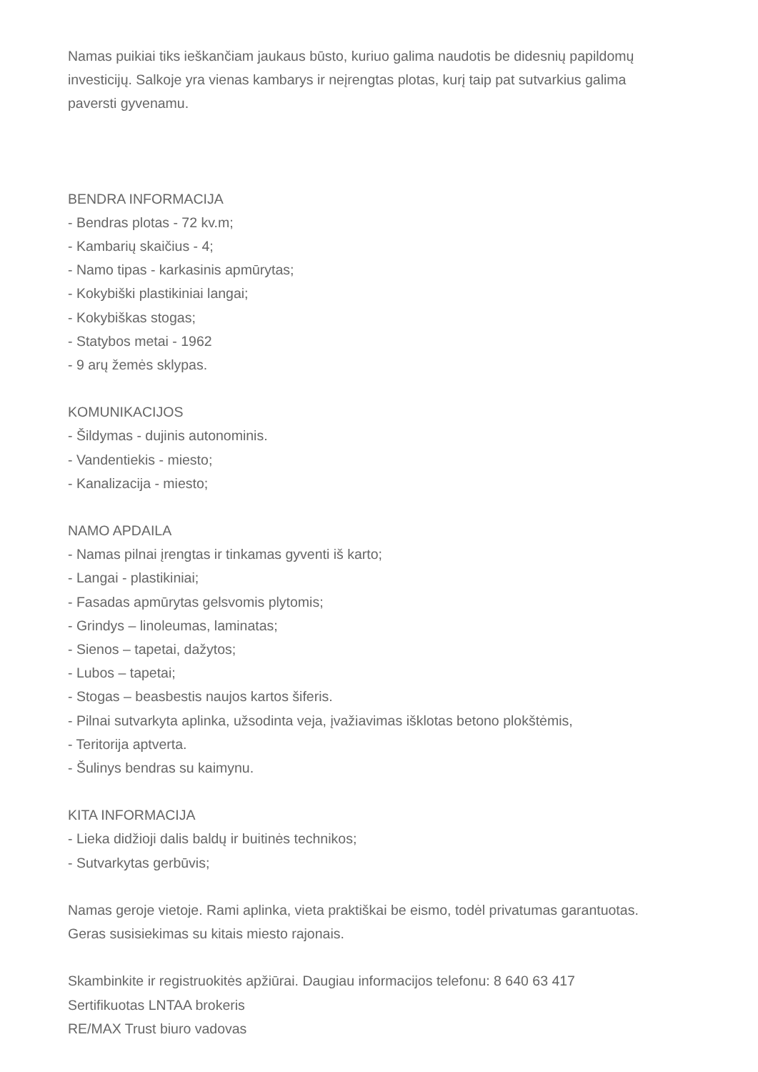Namas puikiai tiks ieškančiam jaukaus būsto, kuriuo galima naudotis be didesnių papildomų investicijų. Salkoje yra vienas kambarys ir neįrengtas plotas, kurį taip pat sutvarkius galima paversti gyvenamu.
BENDRA INFORMACIJA
- Bendras plotas - 72 kv.m;
- Kambarių skaičius - 4;
- Namo tipas - karkasinis apmūrytas;
- Kokybiški plastikiniai langai;
- Kokybiškas stogas;
- Statybos metai - 1962
- 9 arų žemės sklypas.
KOMUNIKACIJOS
- Šildymas - dujinis autonominis.
- Vandentiekis - miesto;
- Kanalizacija - miesto;
NAMO APDAILA
- Namas pilnai įrengtas ir tinkamas gyventi iš karto;
- Langai - plastikiniai;
- Fasadas apmūrytas gelsvomis plytomis;
- Grindys – linoleumas, laminatas;
- Sienos – tapetai, dažytos;
- Lubos – tapetai;
- Stogas – beasbestis naujos kartos šiferis.
- Pilnai sutvarkyta aplinka, užsodinta veja, įvažiavimas išklotas betono plokštėmis,
- Teritorija aptverta.
- Šulinys bendras su kaimynu.
KITA INFORMACIJA
- Lieka didžioji dalis baldų ir buitinės technikos;
- Sutvarkytas gerbūvis;
Namas geroje vietoje. Rami aplinka, vieta praktiškai be eismo, todėl privatumas garantuotas. Geras susisiekimas su kitais miesto rajonais.
Skambinkite ir registruokitės apžiūrai. Daugiau informacijos telefonu: 8 640 63 417
Sertifikuotas LNTAA brokeris
RE/MAX Trust biuro vadovas